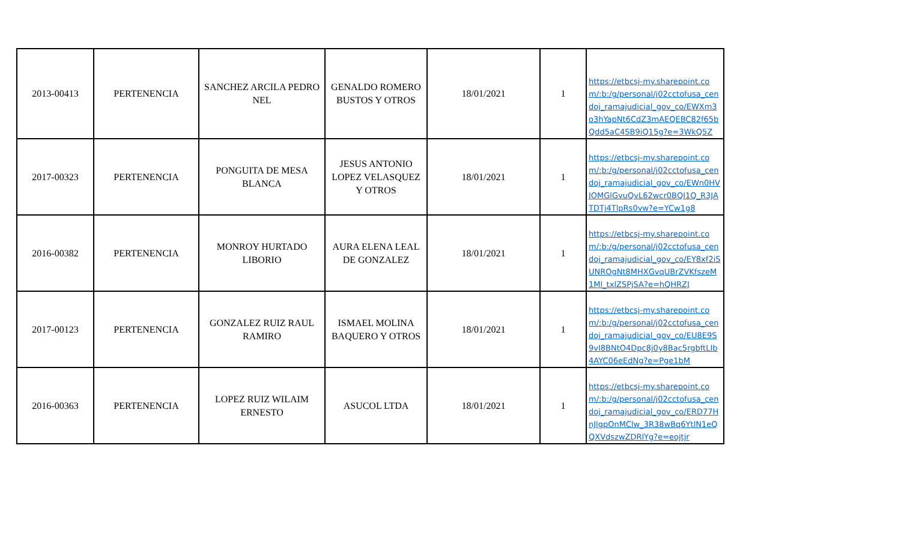| 2013-00413 | PERTENENCIA | SANCHEZ ARCILA PEDRO NEL | GENALDO ROMERO BUSTOS Y OTROS | 18/01/2021 | 1 | https://etbcsj-my.sharepoint.com/:b:/g/personal/j02cctofusa_cendoj_ramajudicial_gov_co/EWXm3o3hYapNt6CdZ3mAEQEBC82f65bQdd5aC4SB9iQ15g?e=3WkQ5Z |
| 2017-00323 | PERTENENCIA | PONGUITA DE MESA BLANCA | JESUS ANTONIO LOPEZ VELASQUEZ Y OTROS | 18/01/2021 | 1 | https://etbcsj-my.sharepoint.com/:b:/g/personal/j02cctofusa_cendoj_ramajudicial_gov_co/EWn0HVJOMGlGvuQvL62wcr0BQI1Q_R3JATDTj4TlpRs0vw?e=YCw1g8 |
| 2016-00382 | PERTENENCIA | MONROY HURTADO LIBORIO | AURA ELENA LEAL DE GONZALEZ | 18/01/2021 | 1 | https://etbcsj-my.sharepoint.com/:b:/g/personal/j02cctofusa_cendoj_ramajudicial_gov_co/EY8xf2iSUNROgNt8MHXGvqUBrZVKfszeM1Ml_txlZSPjSA?e=hQHRZJ |
| 2017-00123 | PERTENENCIA | GONZALEZ RUIZ RAUL RAMIRO | ISMAEL MOLINA BAQUERO Y OTROS | 18/01/2021 | 1 | https://etbcsj-my.sharepoint.com/:b:/g/personal/j02cctofusa_cendoj_ramajudicial_gov_co/EU8E9S9vI8BNtO4Dpc8j0y8Bac5rgbftLIb4AYC06eEdNg?e=Pge1bM |
| 2016-00363 | PERTENENCIA | LOPEZ RUIZ WILAIM ERNESTO | ASUCOL LTDA | 18/01/2021 | 1 | https://etbcsj-my.sharepoint.com/:b:/g/personal/j02cctofusa_cendoj_ramajudicial_gov_co/ERD77HnJlgpOnMClw_3R38wBq6YtlN1eQQXVdszwZDRlYg?e=eojtjr |